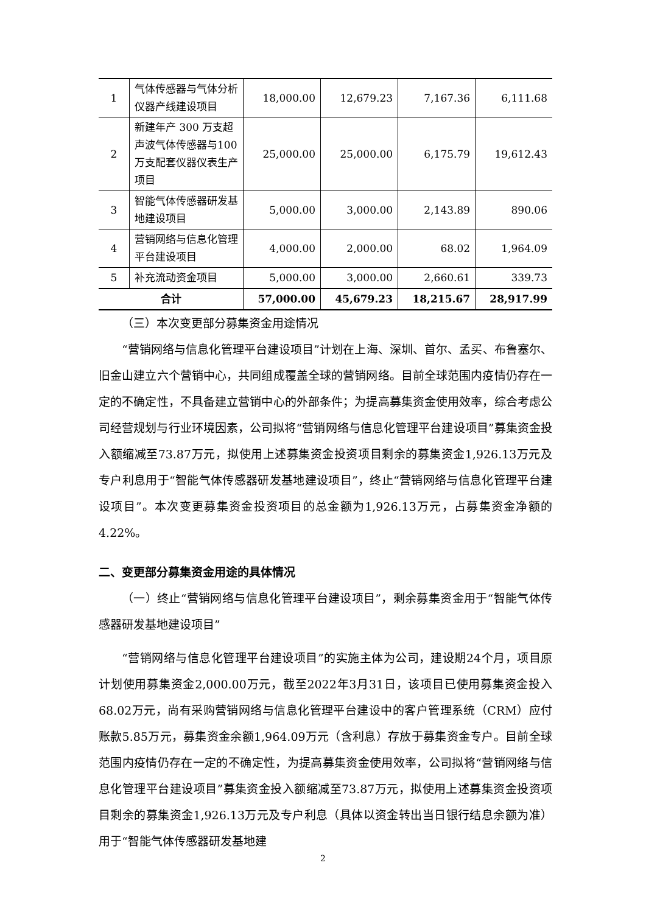| 1 | 气体传感器与气体分析仪器产线建设项目 | 18,000.00 | 12,679.23 | 7,167.36 | 6,111.68 |
| 2 | 新建年产 300 万支超声波气体传感器与100万支配套仪器仪表生产项目 | 25,000.00 | 25,000.00 | 6,175.79 | 19,612.43 |
| 3 | 智能气体传感器研发基地建设项目 | 5,000.00 | 3,000.00 | 2,143.89 | 890.06 |
| 4 | 营销网络与信息化管理平台建设项目 | 4,000.00 | 2,000.00 | 68.02 | 1,964.09 |
| 5 | 补充流动资金项目 | 5,000.00 | 3,000.00 | 2,660.61 | 339.73 |
| 合计 | | 57,000.00 | 45,679.23 | 18,215.67 | 28,917.99 |
（三）本次变更部分募集资金用途情况
“营销网络与信息化管理平台建设项目”计划在上海、深圳、首尔、孟买、布鲁塞尔、旧金山建立六个营销中心，共同组成覆盖全球的营销网络。目前全球范围内疫情仍存在一定的不确定性，不具备建立营销中心的外部条件；为提高募集资金使用效率，综合考虑公司经营规划与行业环境因素，公司拟将“营销网络与信息化管理平台建设项目”募集资金投入额缩减至73.87万元，拟使用上述募集资金投资项目剩余的募集资金1,926.13万元及专户利息用于“智能气体传感器研发基地建设项目”，终止“营销网络与信息化管理平台建设项目”。本次变更募集资金投资项目的总金额为1,926.13万元，占募集资金净额的4.22%。
二、变更部分募集资金用途的具体情况
（一）终止“营销网络与信息化管理平台建设项目”，剩余募集资金用于“智能气体传感器研发基地建设项目”
“营销网络与信息化管理平台建设项目”的实施主体为公司，建设期24个月，项目原计划使用募集资金2,000.00万元，截至2022年3月31日，该项目已使用募集资金投入68.02万元，尚有采购营销网络与信息化管理平台建设中的客户管理系统（CRM）应付账款5.85万元，募集资金余额1,964.09万元（含利息）存放于募集资金专户。目前全球范围内疫情仍存在一定的不确定性，为提高募集资金使用效率，公司拟将“营销网络与信息化管理平台建设项目”募集资金投入额缩减至73.87万元，拟使用上述募集资金投资项目剩余的募集资金1,926.13万元及专户利息（具体以资金转出当日银行结息余额为准）用于“智能气体传感器研发基地建
2